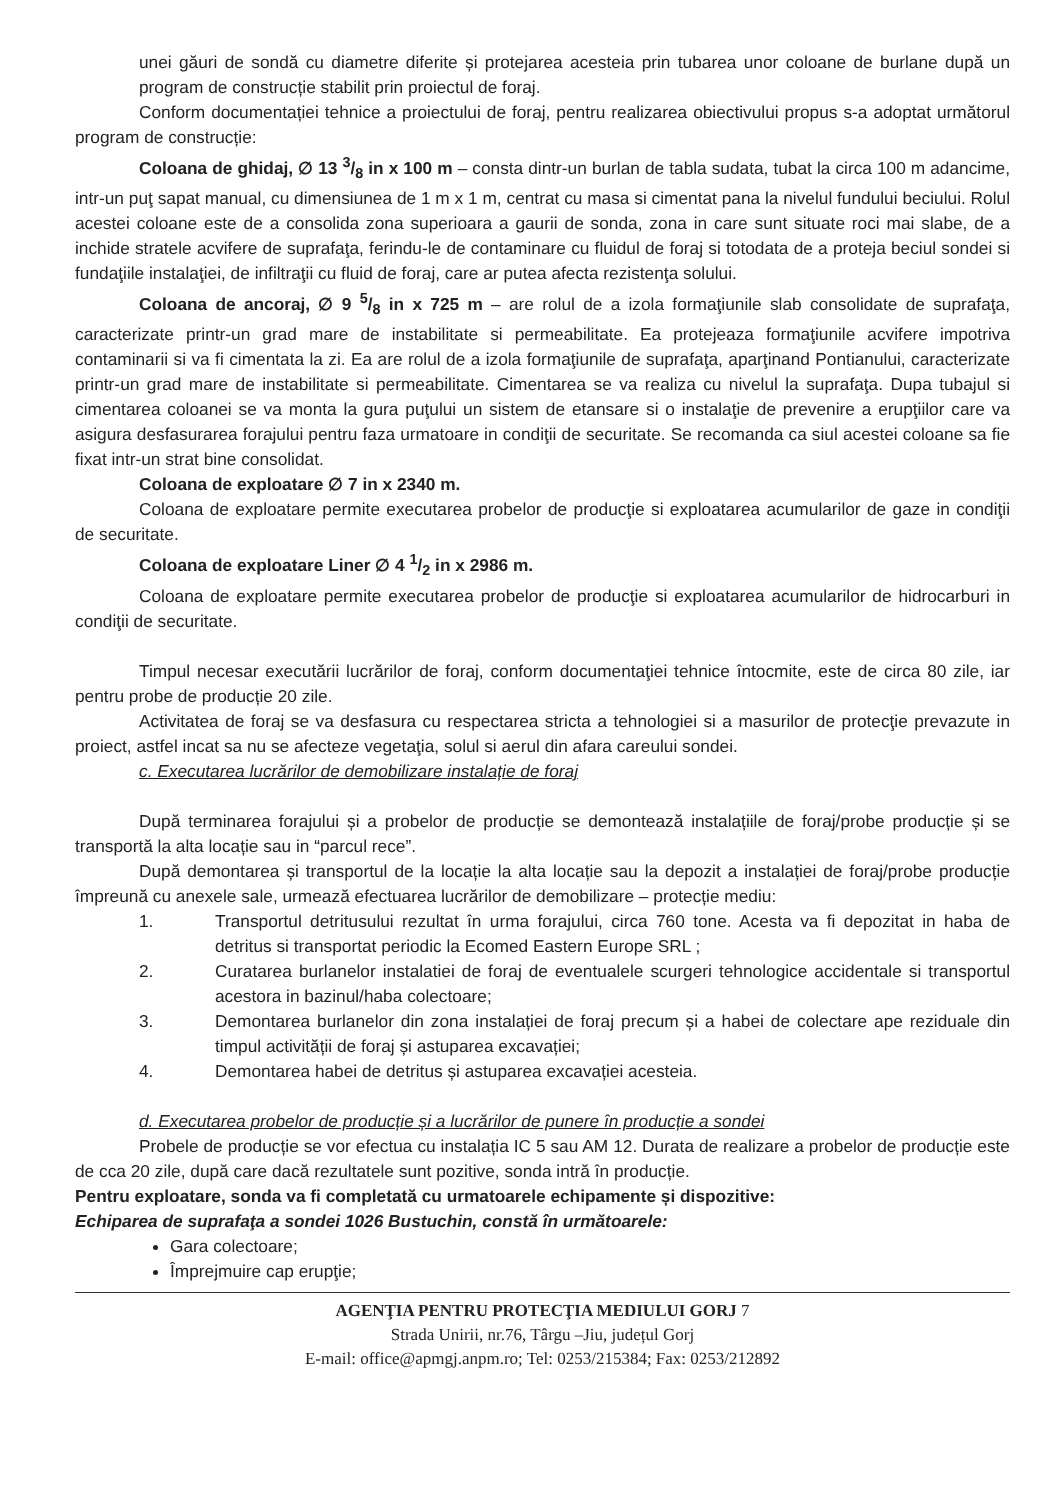unei găuri de sondă cu diametre diferite și protejarea acesteia prin tubarea unor coloane de burlane după un program de construcție stabilit prin proiectul de foraj.
Conform documentației tehnice a proiectului de foraj, pentru realizarea obiectivului propus s-a adoptat următorul program de construcție:
Coloana de ghidaj, ∅ 13 3/8 in x 100 m – consta dintr-un burlan de tabla sudata, tubat la circa 100 m adancime, intr-un puţ sapat manual, cu dimensiunea de 1 m x 1 m, centrat cu masa si cimentat pana la nivelul fundului beciului. Rolul acestei coloane este de a consolida zona superioara a gaurii de sonda, zona in care sunt situate roci mai slabe, de a inchide stratele acvifere de suprafaţa, ferindu-le de contaminare cu fluidul de foraj si totodata de a proteja beciul sondei si fundaţiile instalaţiei, de infiltraţii cu fluid de foraj, care ar putea afecta rezistenţa solului.
Coloana de ancoraj, ∅ 9 5/8 in x 725 m – are rolul de a izola formaţiunile slab consolidate de suprafaţa, caracterizate printr-un grad mare de instabilitate si permeabilitate. Ea protejeaza formaţiunile acvifere impotriva contaminarii si va fi cimentata la zi. Ea are rolul de a izola formaţiunile de suprafaţa, aparţinand Pontianului, caracterizate printr-un grad mare de instabilitate si permeabilitate. Cimentarea se va realiza cu nivelul la suprafaţa. Dupa tubajul si cimentarea coloanei se va monta la gura puţului un sistem de etansare si o instalaţie de prevenire a erupţiilor care va asigura desfasurarea forajului pentru faza urmatoare in condiţii de securitate. Se recomanda ca siul acestei coloane sa fie fixat intr-un strat bine consolidat.
Coloana de exploatare ∅ 7 in x 2340 m.
Coloana de exploatare permite executarea probelor de producţie si exploatarea acumularilor de gaze in condiţii de securitate.
Coloana de exploatare Liner ∅ 4 1/2 in x 2986 m.
Coloana de exploatare permite executarea probelor de producţie si exploatarea acumularilor de hidrocarburi in condiţii de securitate.
Timpul necesar executării lucrărilor de foraj, conform documentaţiei tehnice întocmite, este de circa 80 zile, iar pentru probe de producție 20 zile.
Activitatea de foraj se va desfasura cu respectarea stricta a tehnologiei si a masurilor de protecţie prevazute in proiect, astfel incat sa nu se afecteze vegetaţia, solul si aerul din afara careului sondei.
c. Executarea lucrărilor de demobilizare instalație de foraj
După terminarea forajului și a probelor de producție se demontează instalațiile de foraj/probe producție și se transportă la alta locație sau in “parcul rece”.
După demontarea și transportul de la locație la alta locație sau la depozit a instalației de foraj/probe producție împreună cu anexele sale, urmează efectuarea lucrărilor de demobilizare – protecție mediu:
1. Transportul detritusului rezultat în urma forajului, circa 760 tone. Acesta va fi depozitat in haba de detritus si transportat periodic la Ecomed Eastern Europe SRL ;
2. Curatarea burlanelor instalatiei de foraj de eventualele scurgeri tehnologice accidentale si transportul acestora in bazinul/haba colectoare;
3. Demontarea burlanelor din zona instalației de foraj precum și a habei de colectare ape reziduale din timpul activității de foraj și astuparea excavației;
4. Demontarea habei de detritus și astuparea excavației acesteia.
d. Executarea probelor de producție și a lucrărilor de punere în producție a sondei
Probele de producție se vor efectua cu instalația IC 5 sau AM 12. Durata de realizare a probelor de producție este de cca 20 zile, după care dacă rezultatele sunt pozitive, sonda intră în producție.
Pentru exploatare, sonda va fi completată cu urmatoarele echipamente și dispozitive:
Echiparea de suprafaţa a sondei 1026 Bustuchin, constă în următoarele:
Gara colectoare;
Împrejmuire cap erupţie;
AGENŢIA PENTRU PROTECŢIA MEDIULUI GORJ 7
Strada Unirii, nr.76, Târgu –Jiu, județul Gorj
E-mail: office@apmgj.anpm.ro; Tel: 0253/215384; Fax: 0253/212892